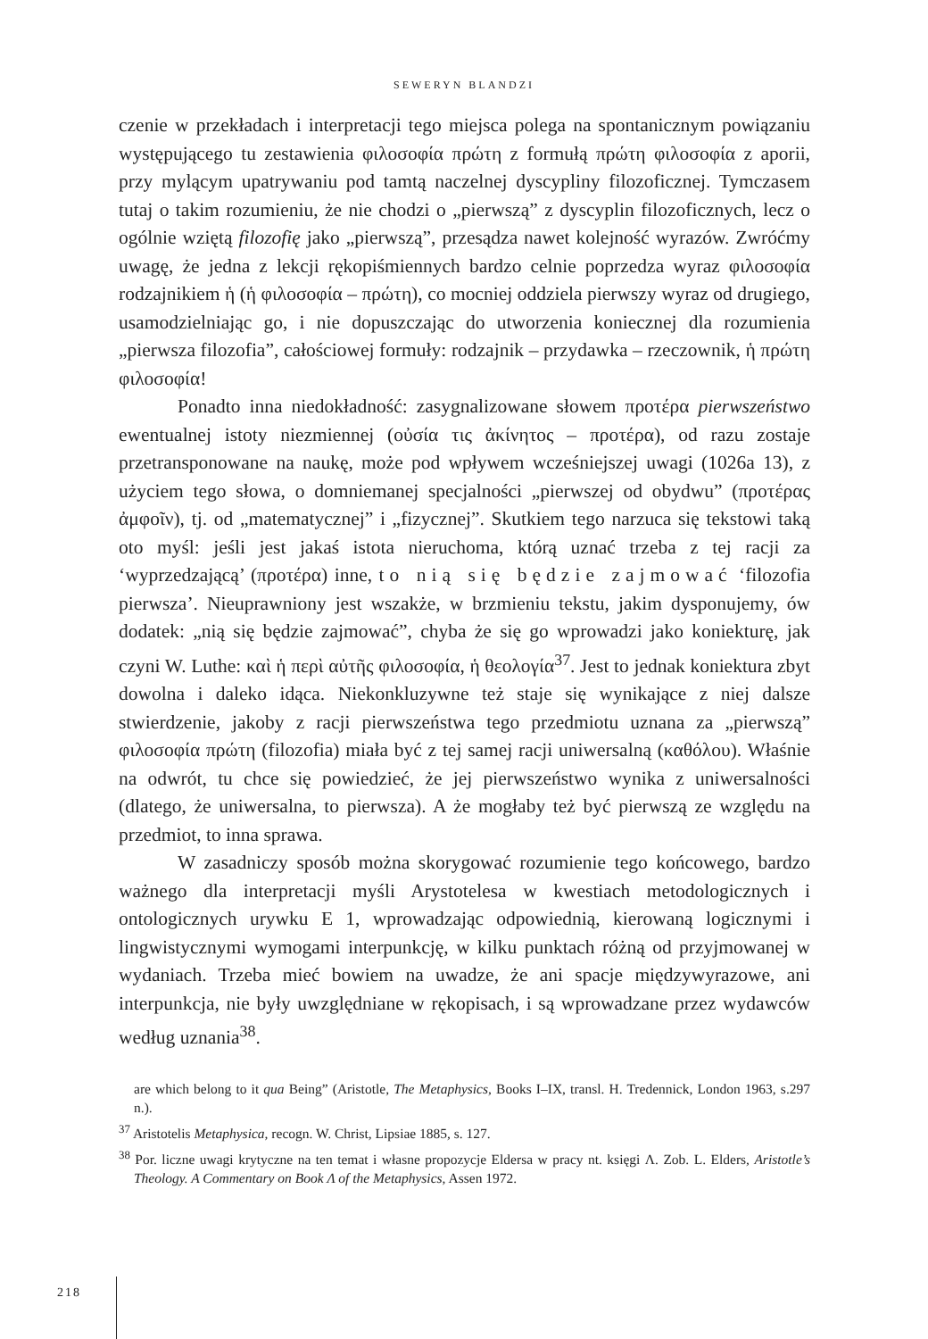SEWERYN BLANDZI
czenie w przekładach i interpretacji tego miejsca polega na spontanicznym powiązaniu występującego tu zestawienia φιλοσοφία πρώτη z formułą πρώτη φιλοσοφία z aporii, przy mylącym upatrywaniu pod tamtą naczelnej dyscypliny filozoficznej. Tymczasem tutaj o takim rozumieniu, że nie chodzi o „pierwszą” z dyscyplin filozoficznych, lecz o ogólnie wziętą filozofię jako „pierwszą”, przesądza nawet kolejność wyrazów. Zwróćmy uwagę, że jedna z lekcji rękopiśmiennych bardzo celnie poprzedza wyraz φιλοσοφία rodzajnikiem ἡ (ἡ φιλοσοφία – πρώτη), co mocniej oddziela pierwszy wyraz od drugiego, usamodzielniając go, i nie dopuszczając do utworzenia koniecznej dla rozumienia „pierwsza filozofia”, całościowej formuły: rodzajnik – przydawka – rzeczownik, ἡ πρώτη φιλοσοφία!
Ponadto inna niedokładność: zasygnalizowane słowem προτέρα pierwszeństwo ewentualnej istoty niezmiennej (οὐσία τις ἀκίνητος – προτέρα), od razu zostaje przetransponowane na naukę, może pod wpływem wcześniejszej uwagi (1026a 13), z użyciem tego słowa, o domniemanej specjalności „pierwszej od obydwu” (προτέρας ἀμφοῖν), tj. od „matematycznej” i „fizycznej”. Skutkiem tego narzuca się tekstowi taką oto myśl: jeśli jest jakaś istota nieruchoma, którą uznać trzeba z tej racji za ‘wyprzedzającą’ (προτέρα) inne, to nią się będzie zajmować ‘filozofia pierwsza’. Nieuprawniony jest wszakże, w brzmieniu tekstu, jakim dysponujemy, ów dodatek: „nią się będzie zajmować”, chyba że się go wprowadzi jako koniekturę, jak czyni W. Luthe: καὶ ἡ περὶ αὐτῆς φιλοσοφία, ἡ θεολογία<sup>37</sup>. Jest to jednak koniektura zbyt dowolna i daleko idąca. Niekonkluzywne też staje się wynikające z niej dalsze stwierdzenie, jakoby z racji pierwszeństwa tego przedmiotu uznana za „pierwszą” φιλοσοφία πρώτη (filozofia) miała być z tej samej racji uniwersalną (καθόλου). Właśnie na odwrót, tu chce się powiedzieć, że jej pierwszeństwo wynika z uniwersalności (dlatego, że uniwersalna, to pierwsza). A że mogłaby też być pierwszą ze względu na przedmiot, to inna sprawa.
W zasadniczy sposób można skorygować rozumienie tego końcowego, bardzo ważnego dla interpretacji myśli Arystotelesa w kwestiach metodologicznych i ontologicznych urywku E 1, wprowadzając odpowiednią, kierowaną logicznymi i lingwistycznymi wymogami interpunkcję, w kilku punktach różną od przyjmowanej w wydaniach. Trzeba mieć bowiem na uwadze, że ani spacje międzywyrazowe, ani interpunkcja, nie były uwzględniane w rękopisach, i są wprowadzane przez wydawców według uznania<sup>38</sup>.
are which belong to it qua Being” (Aristotle, The Metaphysics, Books I–IX, transl. H. Tredennick, London 1963, s.297 n.).
<sup>37</sup> Aristotelis Metaphysica, recogn. W. Christ, Lipsiae 1885, s. 127.
<sup>38</sup> Por. liczne uwagi krytyczne na ten temat i własne propozycje Eldersa w pracy nt. księgi Λ. Zob. L. Elders, Aristotle’s Theology. A Commentary on Book Λ of the Metaphysics, Assen 1972.
218